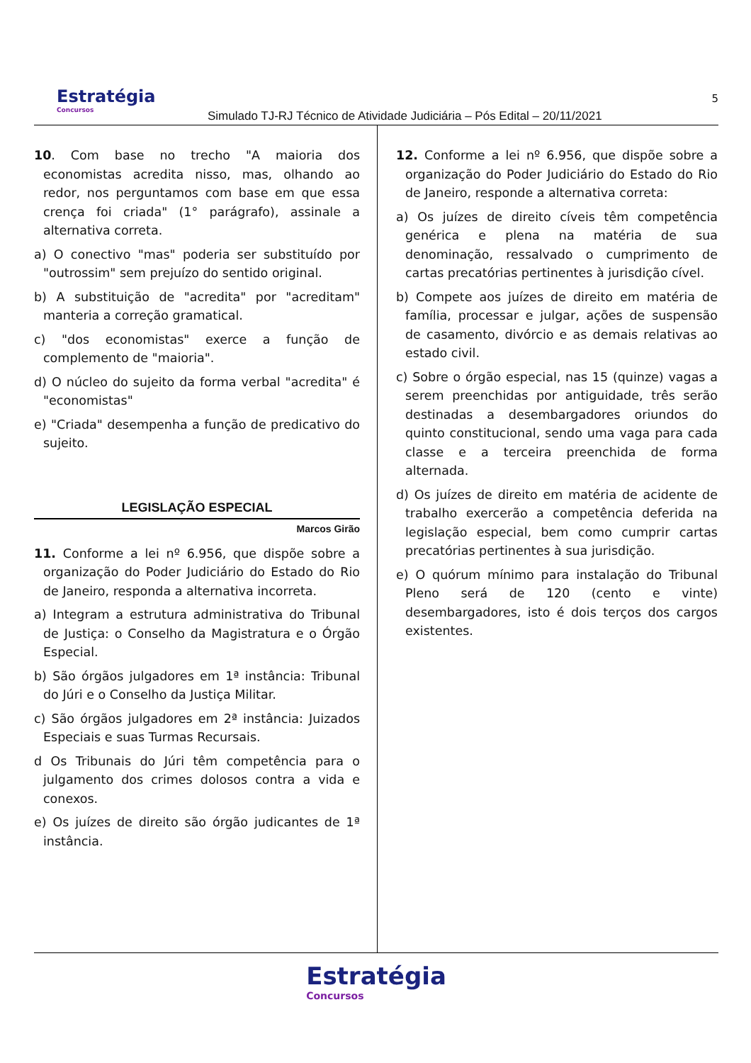Estratégia
Concursos
Simulado TJ-RJ Técnico de Atividade Judiciária – Pós Edital – 20/11/2021
5
10. Com base no trecho "A maioria dos economistas acredita nisso, mas, olhando ao redor, nos perguntamos com base em que essa crença foi criada" (1° parágrafo), assinale a alternativa correta.
a) O conectivo "mas" poderia ser substituído por "outrossim" sem prejuízo do sentido original.
b) A substituição de "acredita" por "acreditam" manteria a correção gramatical.
c) "dos economistas" exerce a função de complemento de "maioria".
d) O núcleo do sujeito da forma verbal "acredita" é "economistas"
e) "Criada" desempenha a função de predicativo do sujeito.
LEGISLAÇÃO ESPECIAL
Marcos Girão
11. Conforme a lei nº 6.956, que dispõe sobre a organização do Poder Judiciário do Estado do Rio de Janeiro, responda a alternativa incorreta.
a) Integram a estrutura administrativa do Tribunal de Justiça: o Conselho da Magistratura e o Órgão Especial.
b) São órgãos julgadores em 1ª instância: Tribunal do Júri e o Conselho da Justiça Militar.
c) São órgãos julgadores em 2ª instância: Juizados Especiais e suas Turmas Recursais.
d Os Tribunais do Júri têm competência para o julgamento dos crimes dolosos contra a vida e conexos.
e) Os juízes de direito são órgão judicantes de 1ª instância.
12. Conforme a lei nº 6.956, que dispõe sobre a organização do Poder Judiciário do Estado do Rio de Janeiro, responde a alternativa correta:
a) Os juízes de direito cíveis têm competência genérica e plena na matéria de sua denominação, ressalvado o cumprimento de cartas precatórias pertinentes à jurisdição cível.
b) Compete aos juízes de direito em matéria de família, processar e julgar, ações de suspensão de casamento, divórcio e as demais relativas ao estado civil.
c) Sobre o órgão especial, nas 15 (quinze) vagas a serem preenchidas por antiguidade, três serão destinadas a desembargadores oriundos do quinto constitucional, sendo uma vaga para cada classe e a terceira preenchida de forma alternada.
d) Os juízes de direito em matéria de acidente de trabalho exercerão a competência deferida na legislação especial, bem como cumprir cartas precatórias pertinentes à sua jurisdição.
e) O quórum mínimo para instalação do Tribunal Pleno será de 120 (cento e vinte) desembargadores, isto é dois terços dos cargos existentes.
Estratégia Concursos